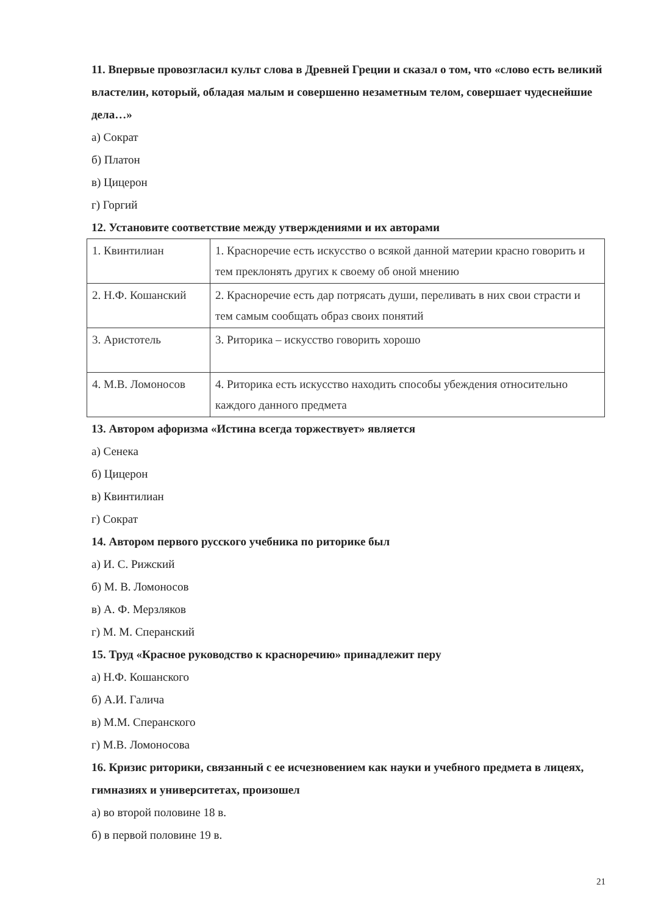11. Впервые провозгласил культ слова в Древней Греции и сказал о том, что «слово есть великий властелин, который, обладая малым и совершенно незаметным телом, совершает чудеснейшие дела…»
а) Сократ
б) Платон
в) Цицерон
г) Горгий
12. Установите соответствие между утверждениями и их авторами
| 1. Квинтилиан | 1. Красноречие есть искусство о всякой данной материи красно говорить и тем преклонять других к своему об оной мнению |
| 2. Н.Ф. Кошанский | 2. Красноречие есть дар потрясать души, переливать в них свои страсти и тем самым сообщать образ своих понятий |
| 3. Аристотель | 3. Риторика – искусство говорить хорошо |
| 4. М.В. Ломоносов | 4. Риторика есть искусство находить способы убеждения относительно каждого данного предмета |
13. Автором афоризма «Истина всегда торжествует» является
а) Сенека
б) Цицерон
в) Квинтилиан
г) Сократ
14. Автором первого русского учебника по риторике был
а) И. С. Рижский
б) М. В. Ломоносов
в) А. Ф. Мерзляков
г) М. М. Сперанский
15. Труд «Красное руководство к красноречию» принадлежит перу
а) Н.Ф. Кошанского
б) А.И. Галича
в) М.М. Сперанского
г) М.В. Ломоносова
16. Кризис риторики, связанный с ее исчезновением как науки и учебного предмета в лицеях, гимназиях и университетах, произошел
а) во второй половине 18 в.
б) в первой половине 19 в.
21